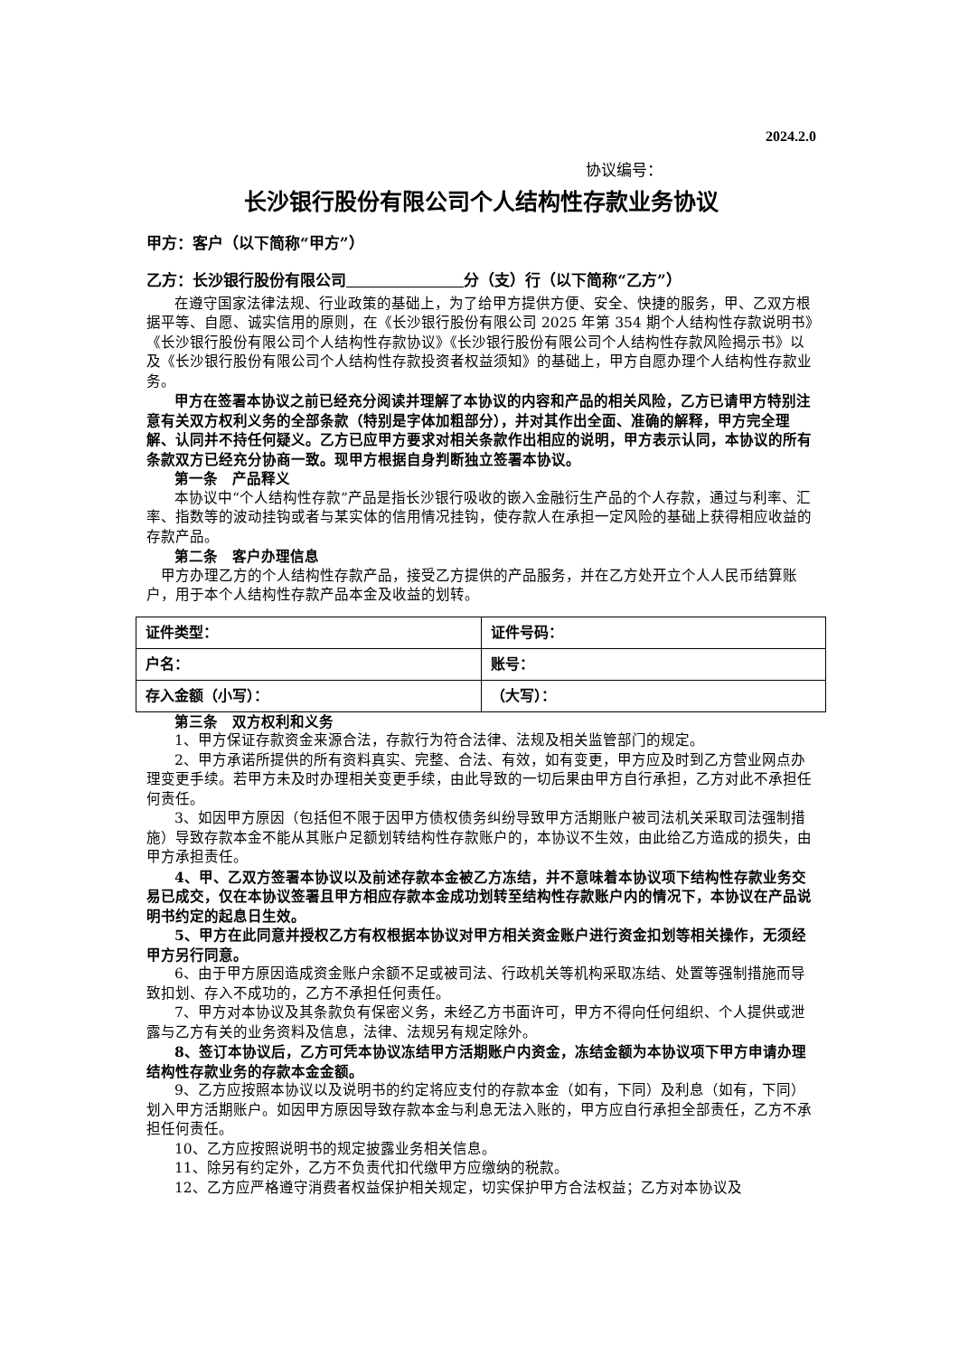2024.2.0
协议编号：
长沙银行股份有限公司个人结构性存款业务协议
甲方：客户（以下简称“甲方”）
乙方：长沙银行股份有限公司 分（支）行（以下简称“乙方”）
在遵守国家法律法规、行业政策的基础上，为了给甲方提供方便、安全、快捷的服务，甲、乙双方根据平等、自愿、诚实信用的原则，在《长沙银行股份有限公司 2025 年第 354 期个人结构性存款说明书》《长沙银行股份有限公司个人结构性存款协议》《长沙银行股份有限公司个人结构性存款风险揭示书》以及《长沙银行股份有限公司个人结构性存款投资者权益须知》的基础上，甲方自愿办理个人结构性存款业务。
甲方在签署本协议之前已经充分阅读并理解了本协议的内容和产品的相关风险，乙方已请甲方特别注意有关双方权利义务的全部条款（特别是字体加粗部分），并对其作出全面、准确的解释，甲方完全理解、认同并不持任何疑义。乙方已应甲方要求对相关条款作出相应的说明，甲方表示认同，本协议的所有条款双方已经充分协商一致。现甲方根据自身判断独立签署本协议。
第一条　产品释义
本协议中“个人结构性存款”产品是指长沙银行吸收的嵌入金融衍生产品的个人存款，通过与利率、汇率、指数等的波动挂钩或者与某实体的信用情况挂钩，使存款人在承担一定风险的基础上获得相应收益的存款产品。
第二条　客户办理信息
甲方办理乙方的个人结构性存款产品，接受乙方提供的产品服务，并在乙方处开立个人人民币结算账户，用于本个人结构性存款产品本金及收益的划转。
| 证件类型： | 证件号码： |
| 户名： | 账号： |
| 存入金额（小写）： | （大写）： |
第三条　双方权利和义务
1、甲方保证存款资金来源合法，存款行为符合法律、法规及相关监管部门的规定。
2、甲方承诺所提供的所有资料真实、完整、合法、有效，如有变更，甲方应及时到乙方营业网点办理变更手续。若甲方未及时办理相关变更手续，由此导致的一切后果由甲方自行承担，乙方对此不承担任何责任。
3、如因甲方原因（包括但不限于因甲方债权债务纠纷导致甲方活期账户被司法机关采取司法强制措施）导致存款本金不能从其账户足额划转结构性存款账户的，本协议不生效，由此给乙方造成的损失，由甲方承担责任。
4、甲、乙双方签署本协议以及前述存款本金被乙方冻结，并不意味着本协议项下结构性存款业务交易已成交，仅在本协议签署且甲方相应存款本金成功划转至结构性存款账户内的情况下，本协议在产品说明书约定的起息日生效。
5、甲方在此同意并授权乙方有权根据本协议对甲方相关资金账户进行资金扣划等相关操作，无须经甲方另行同意。
6、由于甲方原因造成资金账户余额不足或被司法、行政机关等机构采取冻结、处置等强制措施而导致扣划、存入不成功的，乙方不承担任何责任。
7、甲方对本协议及其条款负有保密义务，未经乙方书面许可，甲方不得向任何组织、个人提供或泄露与乙方有关的业务资料及信息，法律、法规另有规定除外。
8、签订本协议后，乙方可凭本协议冻结甲方活期账户内资金，冻结金额为本协议项下甲方申请办理结构性存款业务的存款本金金额。
9、乙方应按照本协议以及说明书的约定将应支付的存款本金（如有，下同）及利息（如有，下同）划入甲方活期账户。如因甲方原因导致存款本金与利息无法入账的，甲方应自行承担全部责任，乙方不承担任何责任。
10、乙方应按照说明书的规定披露业务相关信息。
11、除另有约定外，乙方不负责代扣代缴甲方应缴纳的税款。
12、乙方应严格遵守消费者权益保护相关规定，切实保护甲方合法权益；乙方对本协议及